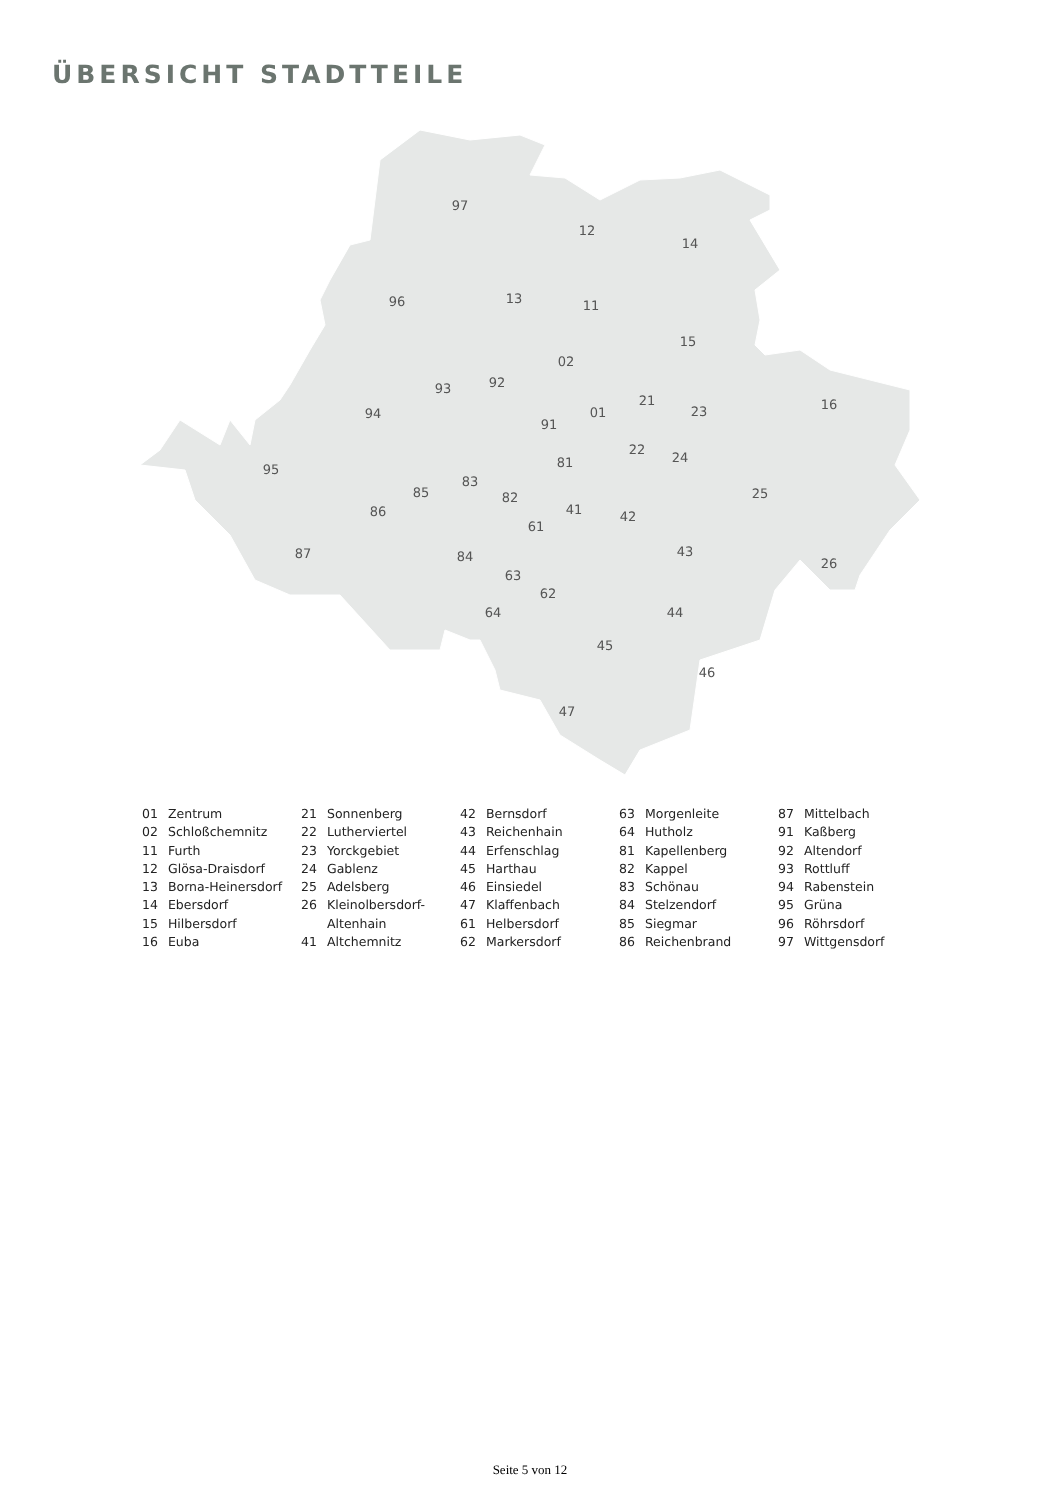ÜBERSICHT STADTTEILE
97
12
14
96
13
11
15
02
16
93
92
94
01
21
23
91
22
24
95
81
83
85
82
25
86
41
42
61
43
87
84
26
63
62
64
44
45
46
47
01 Zentrum
02 Schloßchemnitz
11 Furth
12 Glösa-Draisdorf
13 Borna-Heinersdorf
14 Ebersdorf
15 Hilbersdorf
16 Euba
21 Sonnenberg
22 Lutherviertel
23 Yorckgebiet
24 Gablenz
25 Adelsberg
26 Kleinolbersdorf-
Altenhain
41 Altchemnitz
42 Bernsdorf
43 Reichenhain
44 Erfenschlag
45 Harthau
46 Einsiedel
47 Klaffenbach
61 Helbersdorf
62 Markersdorf
63 Morgenleite
64 Hutholz
81 Kapellenberg
82 Kappel
83 Schönau
84 Stelzendorf
85 Siegmar
86 Reichenbrand
87 Mittelbach
91 Kaßberg
92 Altendorf
93 Rottluff
94 Rabenstein
95 Grüna
96 Röhrsdorf
97 Wittgensdorf
Seite 5 von 12